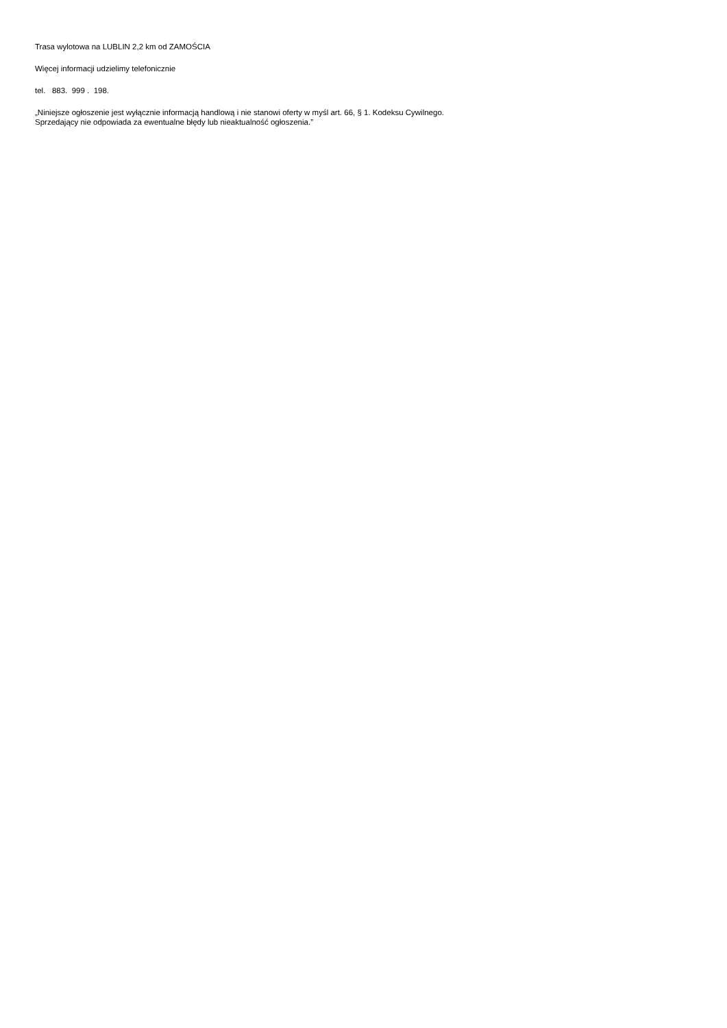Trasa wylotowa na LUBLIN 2,2 km od ZAMOŚCIA
Więcej informacji udzielimy telefonicznie
tel. 883. 999 . 198.
„Niniejsze ogłoszenie jest wyłącznie informacją handlową i nie stanowi oferty w myśl art. 66, § 1. Kodeksu Cywilnego.
Sprzedający nie odpowiada za ewentualne błędy lub nieaktualność ogłoszenia.”